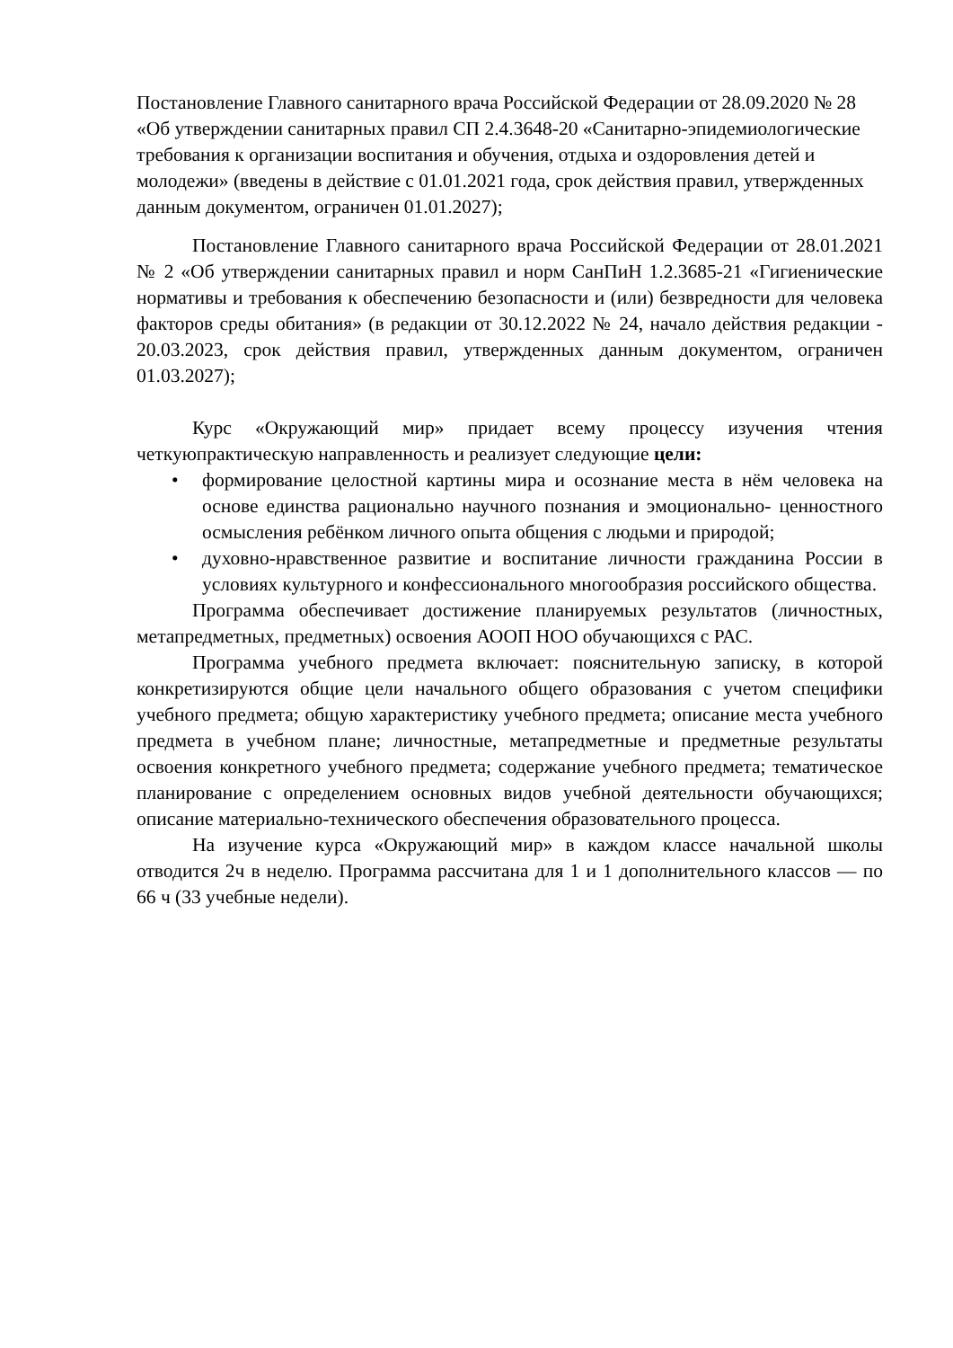Постановление Главного санитарного врача Российской Федерации от 28.09.2020 № 28 «Об утверждении санитарных правил СП 2.4.3648-20 «Санитарно-эпидемиологические требования к организации воспитания и обучения, отдыха и оздоровления детей и молодежи» (введены в действие с 01.01.2021 года, срок действия правил, утвержденных данным документом, ограничен 01.01.2027);
Постановление Главного санитарного врача Российской Федерации от 28.01.2021 № 2 «Об утверждении санитарных правил и норм СанПиН 1.2.3685-21 «Гигиенические нормативы и требования к обеспечению безопасности и (или) безвредности для человека факторов среды обитания» (в редакции от 30.12.2022 № 24, начало действия редакции - 20.03.2023, срок действия правил, утвержденных данным документом, ограничен 01.03.2027);
Курс «Окружающий мир» придает всему процессу изучения чтения четкуюпрактическую направленность и реализует следующие цели:
• формирование целостной картины мира и осознание места в нём человека на основе единства рационально научного познания и эмоционально- ценностного осмысления ребёнком личного опыта общения с людьми и природой;
• духовно-нравственное развитие и воспитание личности гражданина России в условиях культурного и конфессионального многообразия российского общества.
Программа обеспечивает достижение планируемых результатов (личностных, метапредметных, предметных) освоения АООП НОО обучающихся с РАС.
Программа учебного предмета включает: пояснительную записку, в которой конкретизируются общие цели начального общего образования с учетом специфики учебного предмета; общую характеристику учебного предмета; описание места учебного предмета в учебном плане; личностные, метапредметные и предметные результаты освоения конкретного учебного предмета; содержание учебного предмета; тематическое планирование с определением основных видов учебной деятельности обучающихся; описание материально-технического обеспечения образовательного процесса.
На изучение курса «Окружающий мир» в каждом классе начальной школы отводится 2ч в неделю. Программа рассчитана для 1 и 1 дополнительного классов — по 66 ч (33 учебные недели).